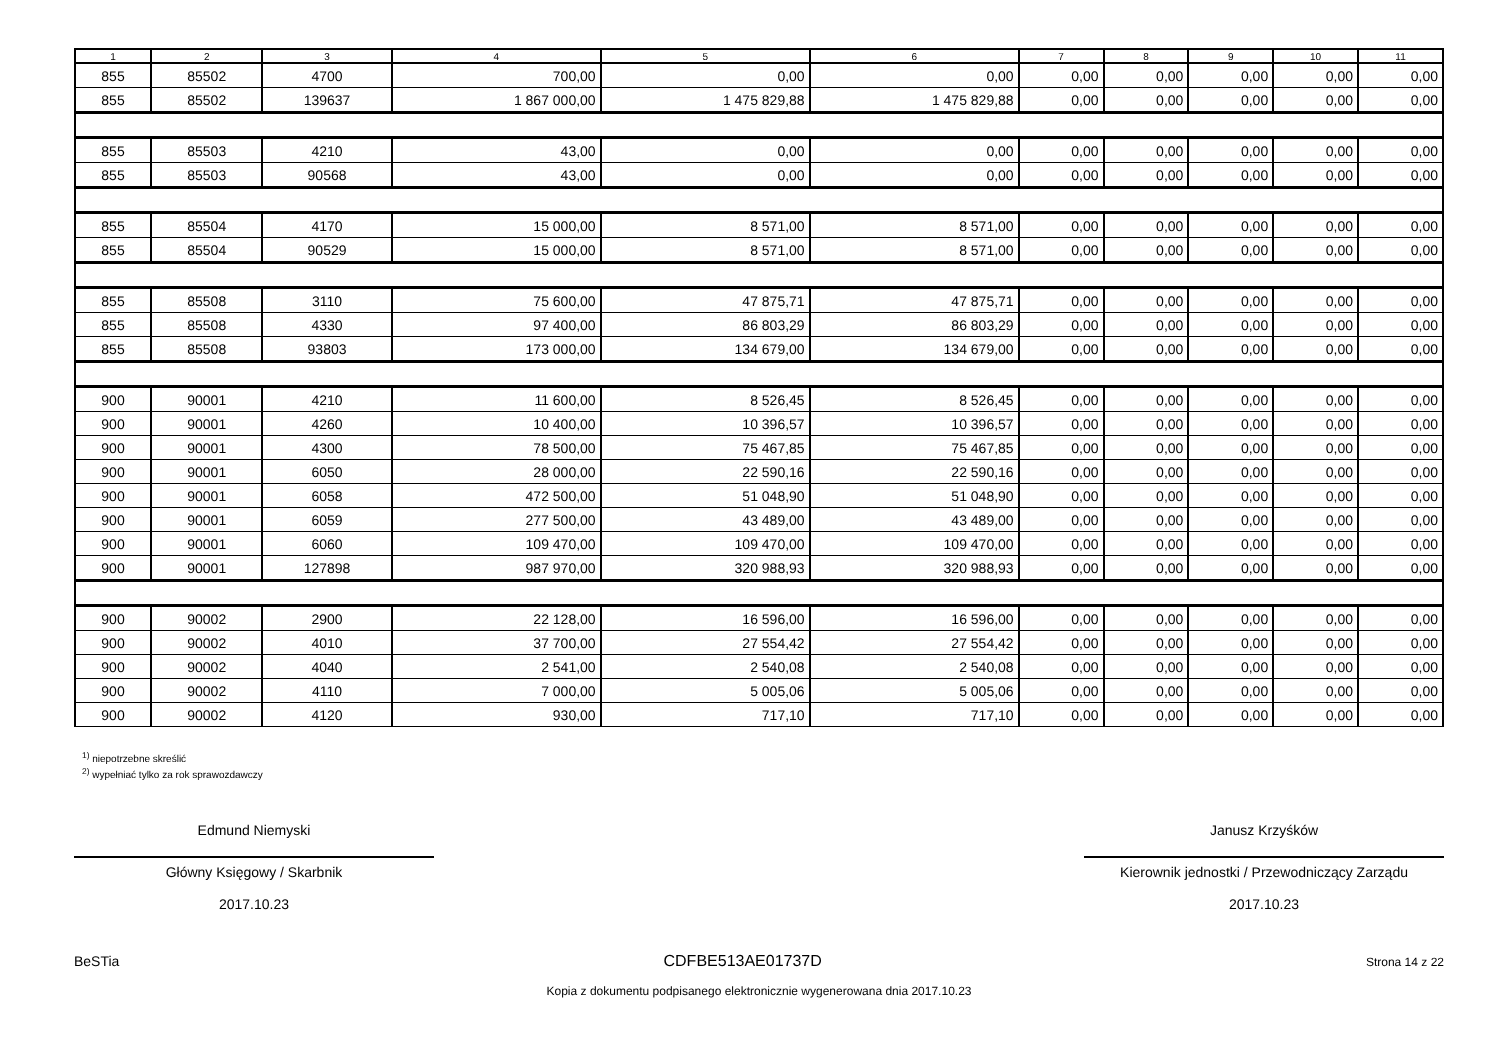| 1 | 2 | 3 | 4 | 5 | 6 | 7 | 8 | 9 | 10 | 11 |
| --- | --- | --- | --- | --- | --- | --- | --- | --- | --- | --- |
| 855 | 85502 | 4700 | 700,00 | 0,00 | 0,00 | 0,00 | 0,00 | 0,00 | 0,00 | 0,00 |
| 855 | 85502 | 139637 | 1 867 000,00 | 1 475 829,88 | 1 475 829,88 | 0,00 | 0,00 | 0,00 | 0,00 | 0,00 |
| 855 | 85503 | 4210 | 43,00 | 0,00 | 0,00 | 0,00 | 0,00 | 0,00 | 0,00 | 0,00 |
| 855 | 85503 | 90568 | 43,00 | 0,00 | 0,00 | 0,00 | 0,00 | 0,00 | 0,00 | 0,00 |
| 855 | 85504 | 4170 | 15 000,00 | 8 571,00 | 8 571,00 | 0,00 | 0,00 | 0,00 | 0,00 | 0,00 |
| 855 | 85504 | 90529 | 15 000,00 | 8 571,00 | 8 571,00 | 0,00 | 0,00 | 0,00 | 0,00 | 0,00 |
| 855 | 85508 | 3110 | 75 600,00 | 47 875,71 | 47 875,71 | 0,00 | 0,00 | 0,00 | 0,00 | 0,00 |
| 855 | 85508 | 4330 | 97 400,00 | 86 803,29 | 86 803,29 | 0,00 | 0,00 | 0,00 | 0,00 | 0,00 |
| 855 | 85508 | 93803 | 173 000,00 | 134 679,00 | 134 679,00 | 0,00 | 0,00 | 0,00 | 0,00 | 0,00 |
| 900 | 90001 | 4210 | 11 600,00 | 8 526,45 | 8 526,45 | 0,00 | 0,00 | 0,00 | 0,00 | 0,00 |
| 900 | 90001 | 4260 | 10 400,00 | 10 396,57 | 10 396,57 | 0,00 | 0,00 | 0,00 | 0,00 | 0,00 |
| 900 | 90001 | 4300 | 78 500,00 | 75 467,85 | 75 467,85 | 0,00 | 0,00 | 0,00 | 0,00 | 0,00 |
| 900 | 90001 | 6050 | 28 000,00 | 22 590,16 | 22 590,16 | 0,00 | 0,00 | 0,00 | 0,00 | 0,00 |
| 900 | 90001 | 6058 | 472 500,00 | 51 048,90 | 51 048,90 | 0,00 | 0,00 | 0,00 | 0,00 | 0,00 |
| 900 | 90001 | 6059 | 277 500,00 | 43 489,00 | 43 489,00 | 0,00 | 0,00 | 0,00 | 0,00 | 0,00 |
| 900 | 90001 | 6060 | 109 470,00 | 109 470,00 | 109 470,00 | 0,00 | 0,00 | 0,00 | 0,00 | 0,00 |
| 900 | 90001 | 127898 | 987 970,00 | 320 988,93 | 320 988,93 | 0,00 | 0,00 | 0,00 | 0,00 | 0,00 |
| 900 | 90002 | 2900 | 22 128,00 | 16 596,00 | 16 596,00 | 0,00 | 0,00 | 0,00 | 0,00 | 0,00 |
| 900 | 90002 | 4010 | 37 700,00 | 27 554,42 | 27 554,42 | 0,00 | 0,00 | 0,00 | 0,00 | 0,00 |
| 900 | 90002 | 4040 | 2 541,00 | 2 540,08 | 2 540,08 | 0,00 | 0,00 | 0,00 | 0,00 | 0,00 |
| 900 | 90002 | 4110 | 7 000,00 | 5 005,06 | 5 005,06 | 0,00 | 0,00 | 0,00 | 0,00 | 0,00 |
| 900 | 90002 | 4120 | 930,00 | 717,10 | 717,10 | 0,00 | 0,00 | 0,00 | 0,00 | 0,00 |
<sup>1)</sup> niepotrzebne skreślić
<sup>2)</sup> wypełniać tylko za rok sprawozdawczy
Edmund Niemyski
Główny Księgowy / Skarbnik
2017.10.23
Janusz Krzyśków
Kierownik jednostki / Przewodniczący Zarządu
2017.10.23
BeSTia CDFBE513AE01737D Strona 14 z 22
Kopia z dokumentu podpisanego elektronicznie wygenerowana dnia 2017.10.23